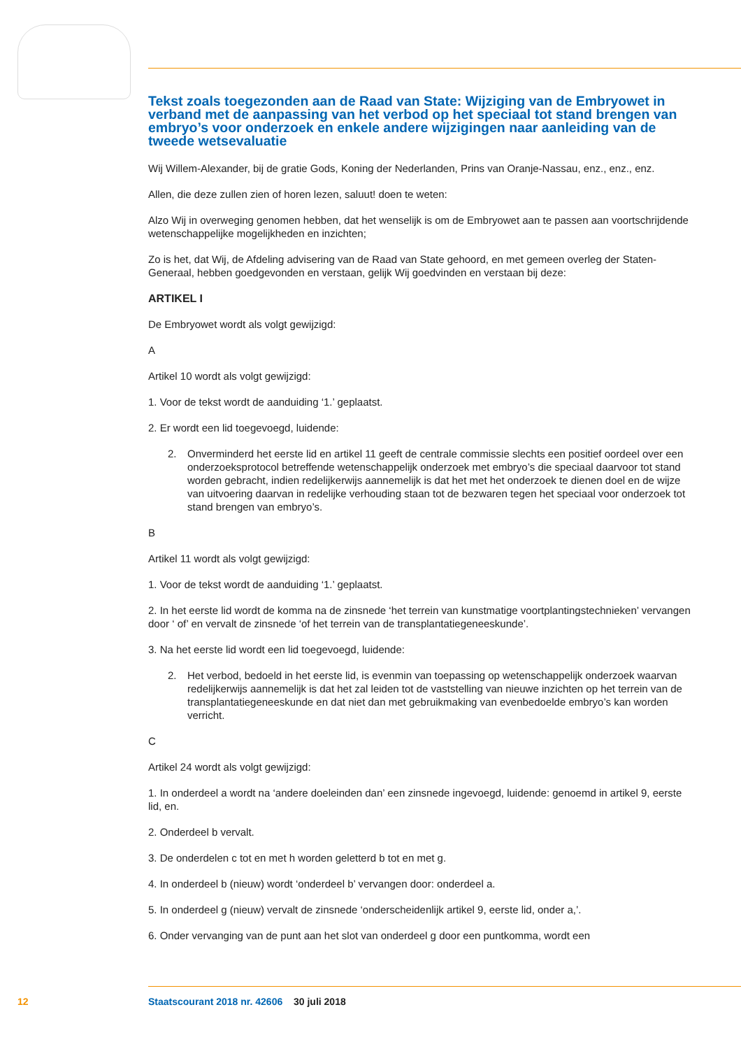Tekst zoals toegezonden aan de Raad van State: Wijziging van de Embryowet in verband met de aanpassing van het verbod op het speciaal tot stand brengen van embryo’s voor onderzoek en enkele andere wijzigingen naar aanleiding van de tweede wetsevaluatie
Wij Willem-Alexander, bij de gratie Gods, Koning der Nederlanden, Prins van Oranje-Nassau, enz., enz., enz.
Allen, die deze zullen zien of horen lezen, saluut! doen te weten:
Alzo Wij in overweging genomen hebben, dat het wenselijk is om de Embryowet aan te passen aan voortschrijdende wetenschappelijke mogelijkheden en inzichten;
Zo is het, dat Wij, de Afdeling advisering van de Raad van State gehoord, en met gemeen overleg der Staten-Generaal, hebben goedgevonden en verstaan, gelijk Wij goedvinden en verstaan bij deze:
ARTIKEL I
De Embryowet wordt als volgt gewijzigd:
A
Artikel 10 wordt als volgt gewijzigd:
1. Voor de tekst wordt de aanduiding ‘1.’ geplaatst.
2. Er wordt een lid toegevoegd, luidende:
2. Onverminderd het eerste lid en artikel 11 geeft de centrale commissie slechts een positief oordeel over een onderzoeksprotocol betreffende wetenschappelijk onderzoek met embryo’s die speciaal daarvoor tot stand worden gebracht, indien redelijkerwijs aannemelijk is dat het met het onderzoek te dienen doel en de wijze van uitvoering daarvan in redelijke verhouding staan tot de bezwaren tegen het speciaal voor onderzoek tot stand brengen van embryo’s.
B
Artikel 11 wordt als volgt gewijzigd:
1. Voor de tekst wordt de aanduiding ‘1.’ geplaatst.
2. In het eerste lid wordt de komma na de zinsnede ‘het terrein van kunstmatige voortplantingstech­nieken’ vervangen door ‘ of’ en vervalt de zinsnede ‘of het terrein van de transplantatiegeneeskunde’.
3. Na het eerste lid wordt een lid toegevoegd, luidende:
2. Het verbod, bedoeld in het eerste lid, is evenmin van toepassing op wetenschappelijk onderzoek waarvan redelijkerwijs aannemelijk is dat het zal leiden tot de vaststelling van nieuwe inzichten op het terrein van de transplantatiegeneeskunde en dat niet dan met gebruikmaking van evenbedoelde embryo’s kan worden verricht.
C
Artikel 24 wordt als volgt gewijzigd:
1. In onderdeel a wordt na ‘andere doeleinden dan’ een zinsnede ingevoegd, luidende: genoemd in artikel 9, eerste lid, en.
2. Onderdeel b vervalt.
3. De onderdelen c tot en met h worden geletterd b tot en met g.
4. In onderdeel b (nieuw) wordt ‘onderdeel b’ vervangen door: onderdeel a.
5. In onderdeel g (nieuw) vervalt de zinsnede ‘onderscheidenlijk artikel 9, eerste lid, onder a,’.
6. Onder vervanging van de punt aan het slot van onderdeel g door een puntkomma, wordt een
12 Staatscourant 2018 nr. 42606 30 juli 2018